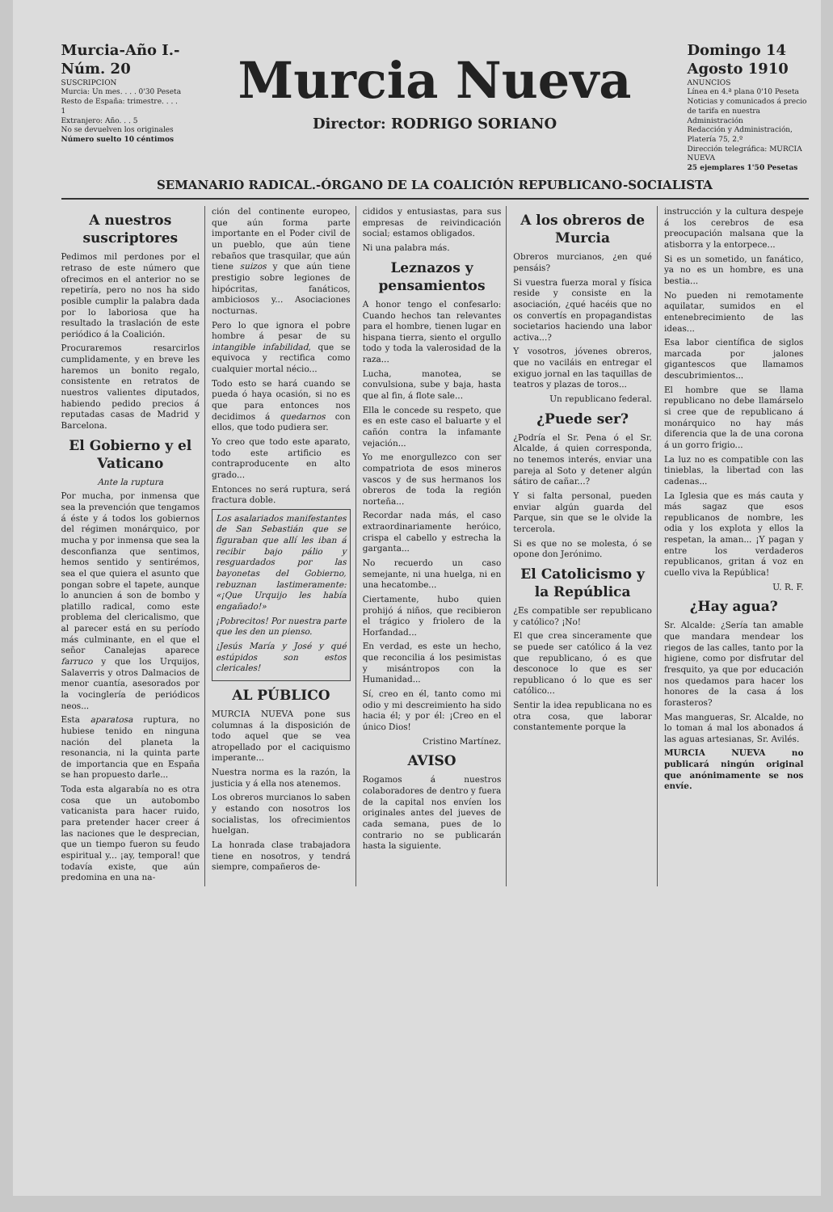Murcia-Año I.-Núm. 20
SUSCRIPCION
Murcia: Un mes. . . . 0'30 Peseta
Resto de España: trimestre. . . . 1
Extranjero: Año. . . 5
No se devuelven los originales
Número suelto 10 céntimos
Murcia Nueva
Director: RODRIGO SORIANO
Domingo 14 Agosto 1910
ANUNCIOS
Línea en 4.ª plana 0'10 Peseta
Noticias y comunicados á precio de tarifa en nuestra Administración
Redacción y Administración, Platería 75, 2.º
Dirección telegráfica: MURCIA NUEVA
25 ejemplares 1'50 Pesetas
SEMANARIO RADICAL.-ÓRGANO DE LA COALICIÓN REPUBLICANO-SOCIALISTA
A nuestros suscriptores
Pedimos mil perdones por el retraso de este número que ofrecimos en el anterior no se repetiría, pero no nos ha sido posible cumplir la palabra dada por lo laboriosa que ha resultado la traslación de este periódico á la Coalición.
Procuraremos resarcirlos cumplidamente, y en breve les haremos un bonito regalo, consistente en retratos de nuestros valientes diputados, habiendo pedido precios á reputadas casas de Madrid y Barcelona.
El Gobierno y el Vaticano
Ante la ruptura
Por mucha, por inmensa que sea la prevención que tengamos á éste y á todos los gobiernos del régimen monárquico, por mucha y por inmensa que sea la desconfianza que sentimos, hemos sentido y sentirémos, sea el que quiera el asunto que pongan sobre el tapete, aunque lo anuncien á son de bombo y platillo radical, como este problema del clericalismo, que al parecer está en su período más culminante, en el que el señor Canalejas aparece farruco y que los Urquijos, Salaverris y otros Dalmacios de menor cuantía, asesorados por la vocinglería de periódicos neos...
Esta aparatosa ruptura, no hubiese tenido en ninguna nación del planeta la resonancia, ni la quinta parte de importancia que en España se han propuesto darle...
Toda esta algarabía no es otra cosa que un autobombo vaticanista para hacer ruido, para pretender hacer creer á las naciones que le desprecian, que un tiempo fueron su feudo espiritual y... ¡ay, temporal! que todavía existe, que aún predomina en una na-
ción del continente europeo, que aún forma parte importante en el Poder civil de un pueblo, que aún tiene rebaños que trasquilar, que aún tiene suizos y que aún tiene prestigio sobre legiones de hipócritas, fanáticos, ambiciosos y... Asociaciones nocturnas.
Pero lo que ignora el pobre hombre á pesar de su intangible infabilidad, que se equivoca y rectifica como cualquier mortal nécio...
Todo esto se hará cuando se pueda ó haya ocasión, si no es que para entonces nos decidimos á quedarnos con ellos, que todo pudiera ser.
Yo creo que todo este aparato, todo este artificio es contraproducente en alto grado...
Entonces no será ruptura, será fractura doble.
Los asalariados manifestantes de San Sebastián que se figuraban que allí les iban á recibir bajo pálio y resguardados por las bayonetas del Gobierno, rebuznan lastimeramente: «¡Que Urquijo les había engañado!»
¡Pobrecitos! Por nuestra parte que les den un pienso.
¡Jesús María y José y qué estúpidos son estos clericales!
AL PÚBLICO
MURCIA NUEVA pone sus columnas á la disposición de todo aquel que se vea atropellado por el caciquismo imperante...
Nuestra norma es la razón, la justicia y á ella nos atenemos.
Los obreros murcianos lo saben y estando con nosotros los socialistas, los ofrecimientos huelgan.
La honrada clase trabajadora tiene en nosotros, y tendrá siempre, compañeros de-
cididos y entusiastas, para sus empresas de reivindicación social; estamos obligados.
Ni una palabra más.
Leznazos y pensamientos
A honor tengo el confesarlo: Cuando hechos tan relevantes para el hombre, tienen lugar en hispana tierra, siento el orgullo todo y toda la valerosidad de la raza...
Lucha, manotea, se convulsiona, sube y baja, hasta que al fin, á flote sale...
Ella le concede su respeto, que es en este caso el baluarte y el cañón contra la infamante vejación...
Yo me enorgullezco con ser compatriota de esos mineros vascos y de sus hermanos los obreros de toda la región norteña...
Recordar nada más, el caso extraordinariamente heróico, crispa el cabello y estrecha la garganta...
No recuerdo un caso semejante, ni una huelga, ni en una hecatombe...
Ciertamente, hubo quien prohijó á niños, que recibieron el trágico y friolero de la Horfandad...
En verdad, es este un hecho, que reconcilia á los pesimistas y misántropos con la Humanidad...
Sí, creo en él, tanto como mi odio y mi descreimiento ha sido hacia él; y por él: ¡Creo en el único Dios!
Cristino Martínez.
AVISO
Rogamos á nuestros colaboradores de dentro y fuera de la capital nos envíen los originales antes del jueves de cada semana, pues de lo contrario no se publicarán hasta la siguiente.
A los obreros de Murcia
Obreros murcianos, ¿en qué pensáis?
Si vuestra fuerza moral y física reside y consiste en la asociación, ¿qué hacéis que no os convertís en propagandistas societarios haciendo una labor activa...?
Y vosotros, jóvenes obreros, que no vaciláis en entregar el exiguo jornal en las taquillas de teatros y plazas de toros...
Un republicano federal.
¿Puede ser?
¿Podría el Sr. Pena ó el Sr. Alcalde, á quien corresponda, no tenemos interés, enviar una pareja al Soto y detener algún sátiro de cañar...?
Y si falta personal, pueden enviar algún guarda del Parque, sin que se le olvide la tercerola.
Si es que no se molesta, ó se opone don Jerónimo.
El Catolicismo y la República
¿Es compatible ser republicano y católico? ¡No!
El que crea sinceramente que se puede ser católico á la vez que republicano, ó es que desconoce lo que es ser republicano ó lo que es ser católico...
Sentir la idea republicana no es otra cosa, que laborar constantemente porque la
instrucción y la cultura despeje á los cerebros de esa preocupación malsana que la atisborra y la entorpece...
Si es un sometido, un fanático, ya no es un hombre, es una bestia...
No pueden ni remotamente aquilatar, sumidos en el entenebrecimiento de las ideas...
Esa labor científica de siglos marcada por jalones gigantescos que llamamos descubrimientos...
El hombre que se llama republicano no debe llamárselo si cree que de republicano á monárquico no hay más diferencia que la de una corona á un gorro frigio...
La luz no es compatible con las tinieblas, la libertad con las cadenas...
La Iglesia que es más cauta y más sagaz que esos republicanos de nombre, les odia y los explota y ellos la respetan, la aman... ¡Y pagan y entre los verdaderos republicanos, gritan á voz en cuello viva la República!
U. R. F.
¿Hay agua?
Sr. Alcalde: ¿Sería tan amable que mandara mendear los riegos de las calles, tanto por la higiene, como por disfrutar del fresquito, ya que por educación nos quedamos para hacer los honores de la casa á los forasteros?
Mas mangueras, Sr. Alcalde, no lo toman á mal los abonados á las aguas artesianas, Sr. Avilés.
MURCIA NUEVA no publicará ningún original que anónimamente se nos envíe.